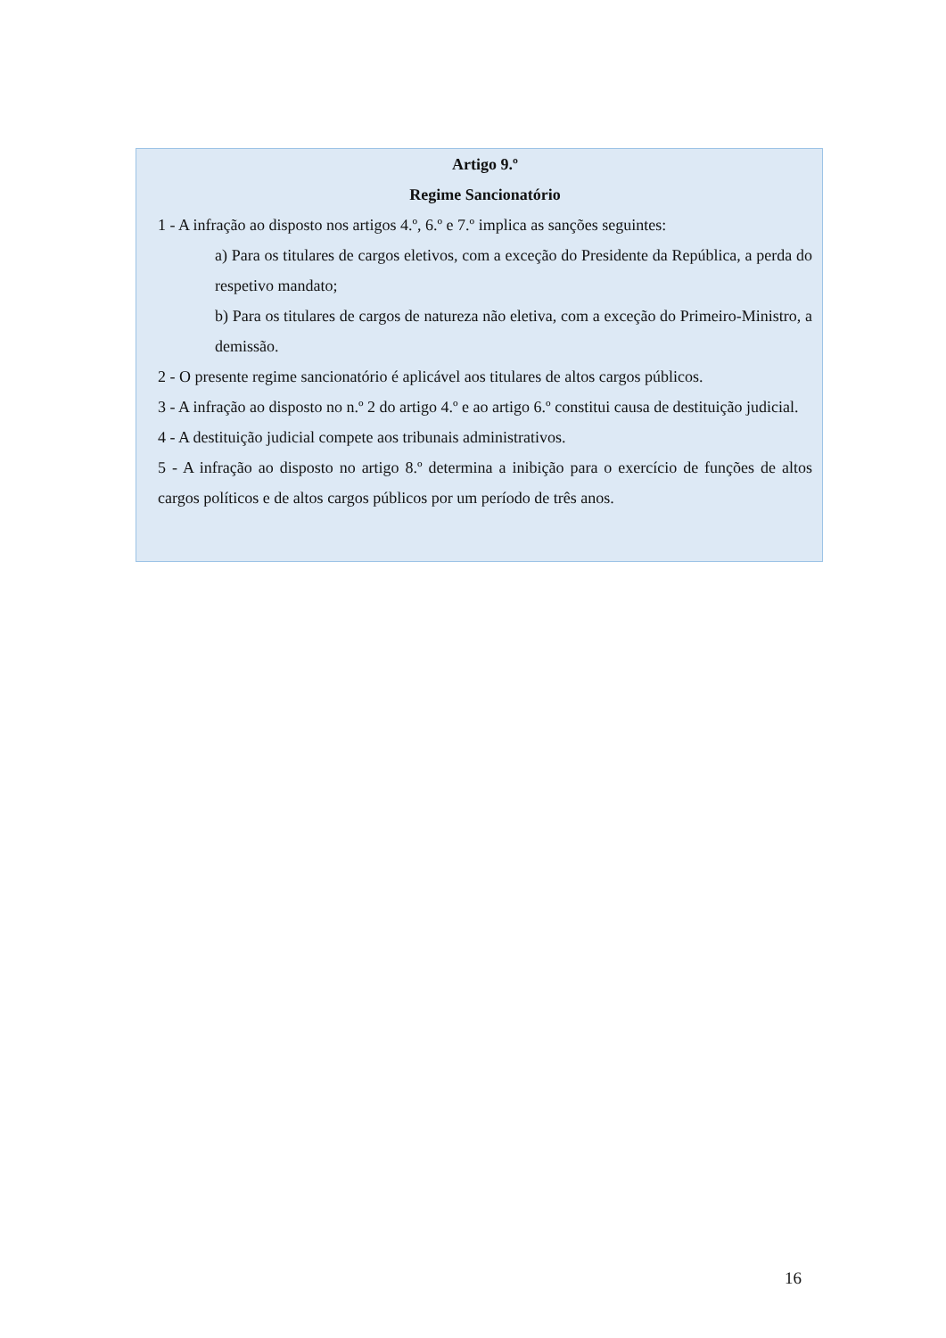Artigo 9.º
Regime Sancionatório
1 - A infração ao disposto nos artigos 4.º, 6.º e 7.º implica as sanções seguintes:
a) Para os titulares de cargos eletivos, com a exceção do Presidente da República, a perda do respetivo mandato;
b) Para os titulares de cargos de natureza não eletiva, com a exceção do Primeiro-Ministro, a demissão.
2 - O presente regime sancionatório é aplicável aos titulares de altos cargos públicos.
3 - A infração ao disposto no n.º 2 do artigo 4.º e ao artigo 6.º constitui causa de destituição judicial.
4 - A destituição judicial compete aos tribunais administrativos.
5 - A infração ao disposto no artigo 8.º determina a inibição para o exercício de funções de altos cargos políticos e de altos cargos públicos por um período de três anos.
16